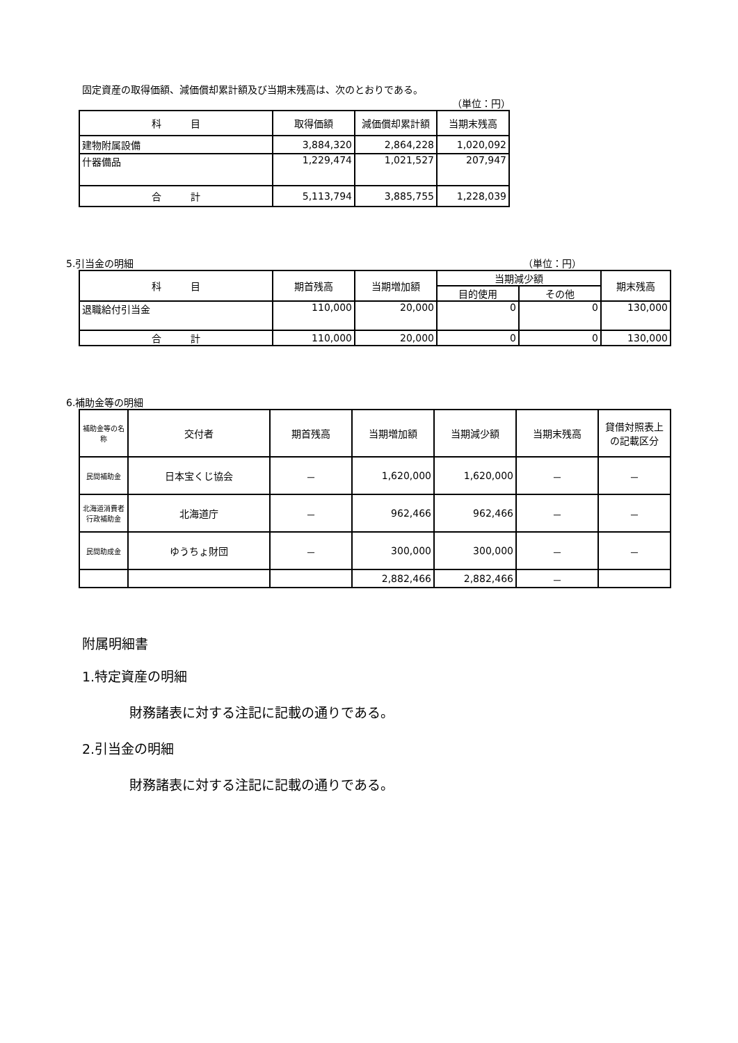固定資産の取得価額、減価償却累計額及び当期末残高は、次のとおりである。
（単位：円）
| 科 目 | 取得価額 | 減価償却累計額 | 当期末残高 |
| --- | --- | --- | --- |
| 建物附属設備 | 3,884,320 | 2,864,228 | 1,020,092 |
| 什器備品 | 1,229,474 | 1,021,527 | 207,947 |
| 合 計 | 5,113,794 | 3,885,755 | 1,228,039 |
5.引当金の明細 （単位：円）
| 科 目 | 期首残高 | 当期増加額 | 当期減少額 | | 期末残高 |
| --- | --- | --- | --- | --- | --- |
| | | | 目的使用 | その他 | |
| 退職給付引当金 | 110,000 | 20,000 | 0 | 0 | 130,000 |
| 合 計 | 110,000 | 20,000 | 0 | 0 | 130,000 |
6.補助金等の明細
| 補助金等の名称 | 交付者 | 期首残高 | 当期増加額 | 当期減少額 | 当期末残高 | 貸借対照表上の記載区分 |
| --- | --- | --- | --- | --- | --- | --- |
| 民間補助金 | 日本宝くじ協会 | － | 1,620,000 | 1,620,000 | － | － |
| 北海道消費者行政補助金 | 北海道庁 | － | 962,466 | 962,466 | － | － |
| 民間助成金 | ゆうちょ財団 | － | 300,000 | 300,000 | － | － |
| | | | 2,882,466 | 2,882,466 | － | |
附属明細書
1.特定資産の明細
財務諸表に対する注記に記載の通りである。
2.引当金の明細
財務諸表に対する注記に記載の通りである。